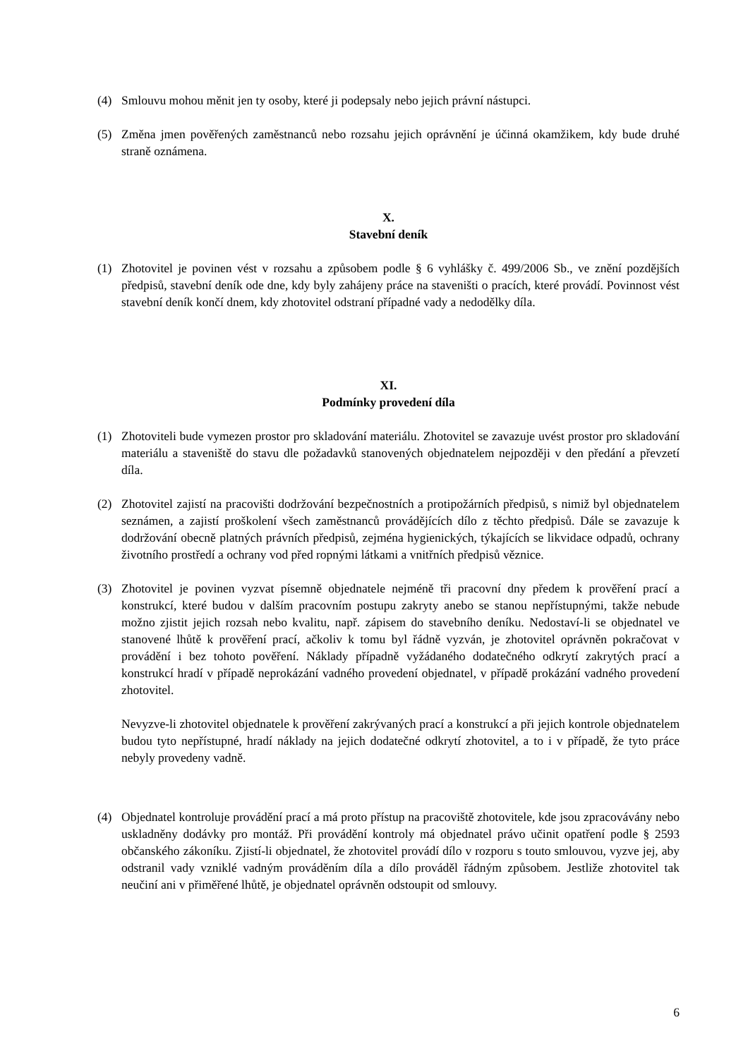(4) Smlouvu mohou měnit jen ty osoby, které ji podepsaly nebo jejich právní nástupci.
(5) Změna jmen pověřených zaměstnanců nebo rozsahu jejich oprávnění je účinná okamžikem, kdy bude druhé straně oznámena.
X.
Stavební deník
(1) Zhotovitel je povinen vést v rozsahu a způsobem podle § 6 vyhlášky č. 499/2006 Sb., ve znění pozdějších předpisů, stavební deník ode dne, kdy byly zahájeny práce na staveništi o pracích, které provádí. Povinnost vést stavební deník končí dnem, kdy zhotovitel odstraní případné vady a nedodělky díla.
XI.
Podmínky provedení díla
(1) Zhotoviteli bude vymezen prostor pro skladování materiálu. Zhotovitel se zavazuje uvést prostor pro skladování materiálu a staveniště do stavu dle požadavků stanovených objednatelem nejpozději v den předání a převzetí díla.
(2) Zhotovitel zajistí na pracovišti dodržování bezpečnostních a protipožárních předpisů, s nimiž byl objednatelem seznámen, a zajistí proškolení všech zaměstnanců provádějících dílo z těchto předpisů. Dále se zavazuje k dodržování obecně platných právních předpisů, zejména hygienických, týkajících se likvidace odpadů, ochrany životního prostředí a ochrany vod před ropnými látkami a vnitřních předpisů věznice.
(3) Zhotovitel je povinen vyzvat písemně objednatele nejméně tři pracovní dny předem k prověření prací a konstrukcí, které budou v dalším pracovním postupu zakryty anebo se stanou nepřístupnými, takže nebude možno zjistit jejich rozsah nebo kvalitu, např. zápisem do stavebního deníku. Nedostaví-li se objednatel ve stanovené lhůtě k prověření prací, ačkoliv k tomu byl řádně vyzván, je zhotovitel oprávněn pokračovat v provádění i bez tohoto pověření. Náklady případně vyžádaného dodatečného odkrytí zakrytých prací a konstrukcí hradí v případě neprokázání vadného provedení objednatel, v případě prokázání vadného provedení zhotovitel.
Nevyzve-li zhotovitel objednatele k prověření zakrývaných prací a konstrukcí a při jejich kontrole objednatelem budou tyto nepřístupné, hradí náklady na jejich dodatečné odkrytí zhotovitel, a to i v případě, že tyto práce nebyly provedeny vadně.
(4) Objednatel kontroluje provádění prací a má proto přístup na pracoviště zhotovitele, kde jsou zpracovávány nebo uskladněny dodávky pro montáž. Při provádění kontroly má objednatel právo učinit opatření podle § 2593 občanského zákoníku. Zjistí-li objednatel, že zhotovitel provádí dílo v rozporu s touto smlouvou, vyzve jej, aby odstranil vady vzniklé vadným prováděním díla a dílo prováděl řádným způsobem. Jestliže zhotovitel tak neučiní ani v přiměřené lhůtě, je objednatel oprávněn odstoupit od smlouvy.
6